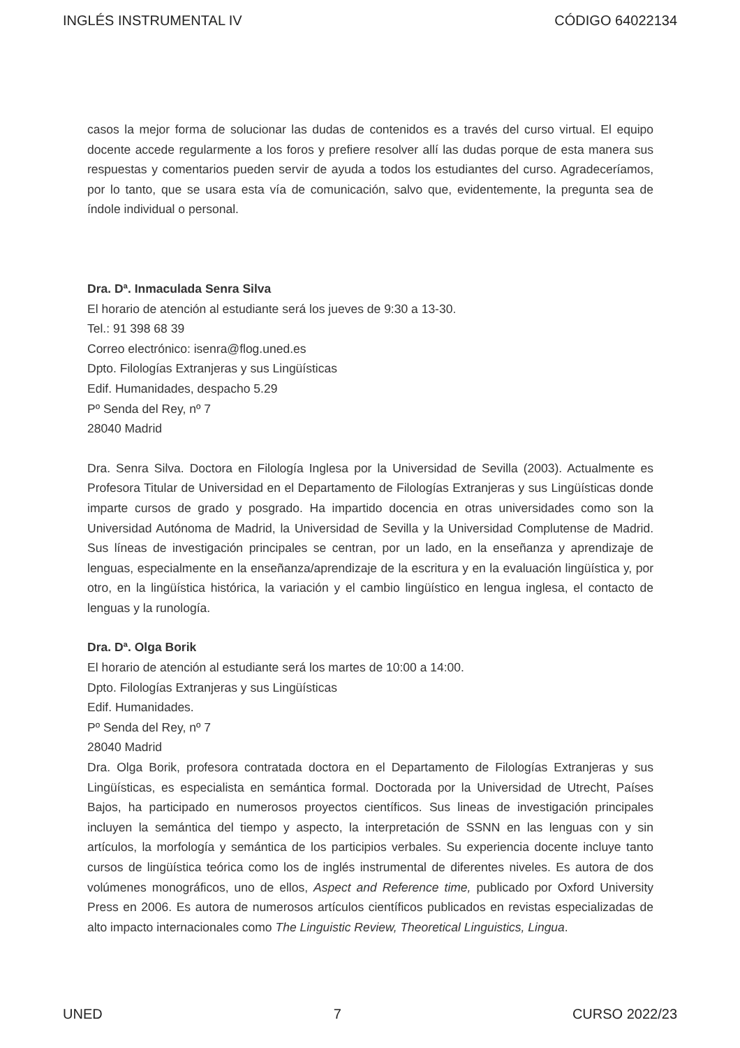INGLÉS INSTRUMENTAL IV CÓDIGO 64022134
casos la mejor forma de solucionar las dudas de contenidos es a través del curso virtual. El equipo docente accede regularmente a los foros y prefiere resolver allí las dudas porque de esta manera sus respuestas y comentarios pueden servir de ayuda a todos los estudiantes del curso. Agradeceríamos, por lo tanto, que se usara esta vía de comunicación, salvo que, evidentemente, la pregunta sea de índole individual o personal.
Dra. Dª. Inmaculada Senra Silva
El horario de atención al estudiante será los jueves de 9:30 a 13-30.
Tel.: 91 398 68 39
Correo electrónico: isenra@flog.uned.es
Dpto. Filologías Extranjeras y sus Lingüísticas
Edif. Humanidades, despacho 5.29
Pº Senda del Rey, nº 7
28040 Madrid
Dra. Senra Silva. Doctora en Filología Inglesa por la Universidad de Sevilla (2003). Actualmente es Profesora Titular de Universidad en el Departamento de Filologías Extranjeras y sus Lingüísticas donde imparte cursos de grado y posgrado. Ha impartido docencia en otras universidades como son la Universidad Autónoma de Madrid, la Universidad de Sevilla y la Universidad Complutense de Madrid. Sus líneas de investigación principales se centran, por un lado, en la enseñanza y aprendizaje de lenguas, especialmente en la enseñanza/aprendizaje de la escritura y en la evaluación lingüística y, por otro, en la lingüística histórica, la variación y el cambio lingüístico en lengua inglesa, el contacto de lenguas y la runología.
Dra. Dª. Olga Borik
El horario de atención al estudiante será los martes de 10:00 a 14:00.
Dpto. Filologías Extranjeras y sus Lingüísticas
Edif. Humanidades.
Pº Senda del Rey, nº 7
28040 Madrid
Dra. Olga Borik, profesora contratada doctora en el Departamento de Filologías Extranjeras y sus Lingüísticas, es especialista en semántica formal. Doctorada por la Universidad de Utrecht, Países Bajos, ha participado en numerosos proyectos científicos. Sus lineas de investigación principales incluyen la semántica del tiempo y aspecto, la interpretación de SSNN en las lenguas con y sin artículos, la morfología y semántica de los participios verbales. Su experiencia docente incluye tanto cursos de lingüística teórica como los de inglés instrumental de diferentes niveles. Es autora de dos volúmenes monográficos, uno de ellos, Aspect and Reference time, publicado por Oxford University Press en 2006. Es autora de numerosos artículos científicos publicados en revistas especializadas de alto impacto internacionales como The Linguistic Review, Theoretical Linguistics, Lingua.
UNED 7 CURSO 2022/23